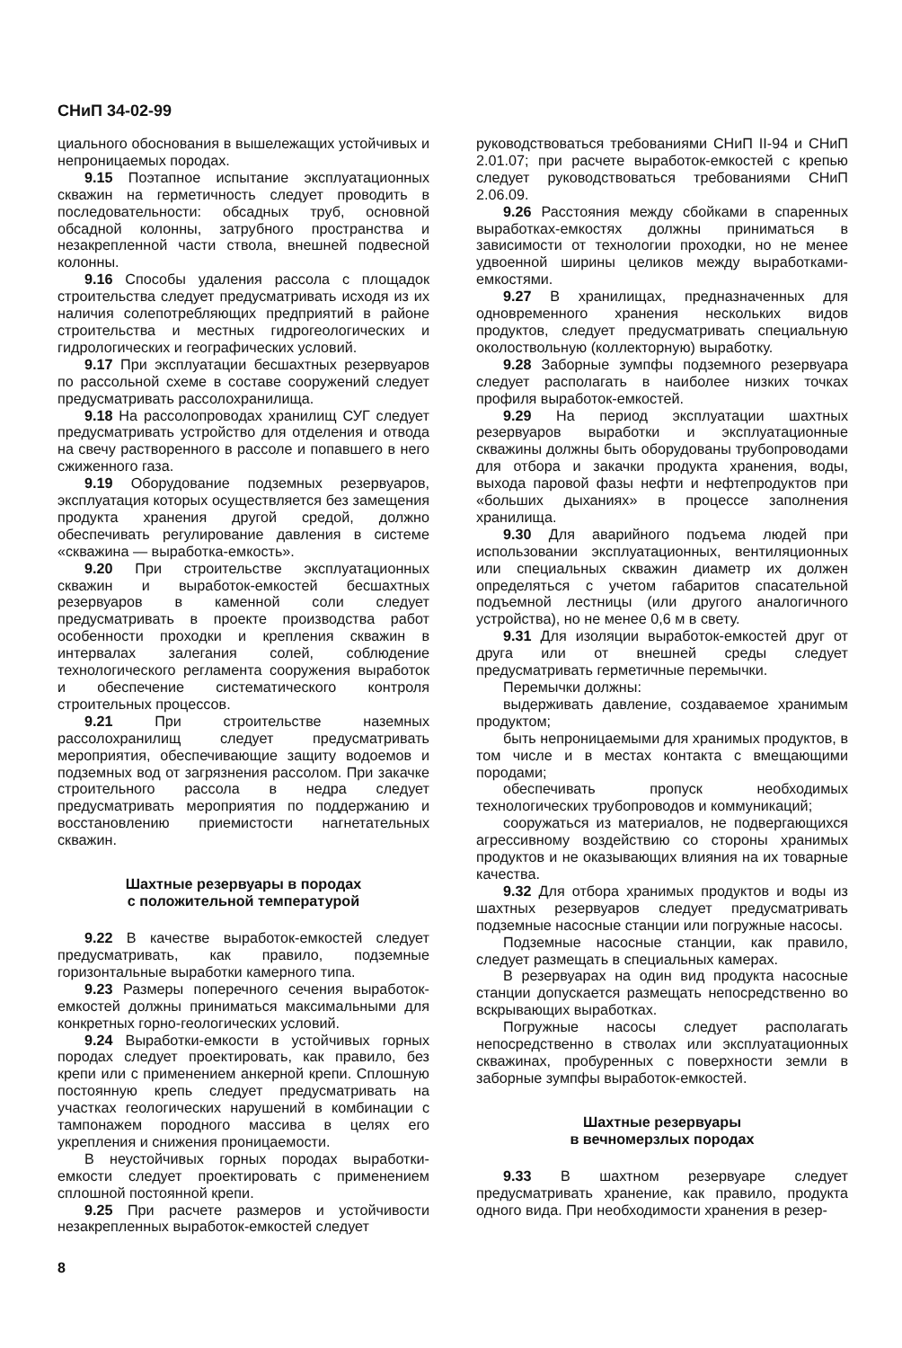СНиП 34-02-99
циального обоснования в вышележащих устойчивых и непроницаемых породах.
9.15 Поэтапное испытание эксплуатационных скважин на герметичность следует проводить в последовательности: обсадных труб, основной обсадной колонны, затрубного пространства и незакрепленной части ствола, внешней подвесной колонны.
9.16 Способы удаления рассола с площадок строительства следует предусматривать исходя из их наличия солепотребляющих предприятий в районе строительства и местных гидрогеологических и гидрологических и географических условий.
9.17 При эксплуатации бесшахтных резервуаров по рассольной схеме в составе сооружений следует предусматривать рассолохранилища.
9.18 На рассолопроводах хранилищ СУГ следует предусматривать устройство для отделения и отвода на свечу растворенного в рассоле и попавшего в него сжиженного газа.
9.19 Оборудование подземных резервуаров, эксплуатация которых осуществляется без замещения продукта хранения другой средой, должно обеспечивать регулирование давления в системе «скважина — выработка-емкость».
9.20 При строительстве эксплуатационных скважин и выработок-емкостей бесшахтных резервуаров в каменной соли следует предусматривать в проекте производства работ особенности проходки и крепления скважин в интервалах залегания солей, соблюдение технологического регламента сооружения выработок и обеспечение систематического контроля строительных процессов.
9.21 При строительстве наземных рассолохранилищ следует предусматривать мероприятия, обеспечивающие защиту водоемов и подземных вод от загрязнения рассолом. При закачке строительного рассола в недра следует предусматривать мероприятия по поддержанию и восстановлению приемистости нагнетательных скважин.
Шахтные резервуары в породах
с положительной температурой
9.22 В качестве выработок-емкостей следует предусматривать, как правило, подземные горизонтальные выработки камерного типа.
9.23 Размеры поперечного сечения выработок-емкостей должны приниматься максимальными для конкретных горно-геологических условий.
9.24 Выработки-емкости в устойчивых горных породах следует проектировать, как правило, без крепи или с применением анкерной крепи. Сплошную постоянную крепь следует предусматривать на участках геологических нарушений в комбинации с тампонажем породного массива в целях его укрепления и снижения проницаемости.
В неустойчивых горных породах выработки-емкости следует проектировать с применением сплошной постоянной крепи.
9.25 При расчете размеров и устойчивости незакрепленных выработок-емкостей следует
руководствоваться требованиями СНиП II-94 и СНиП 2.01.07; при расчете выработок-емкостей с крепью следует руководствоваться требованиями СНиП 2.06.09.
9.26 Расстояния между сбойками в спаренных выработках-емкостях должны приниматься в зависимости от технологии проходки, но не менее удвоенной ширины целиков между выработками-емкостями.
9.27 В хранилищах, предназначенных для одновременного хранения нескольких видов продуктов, следует предусматривать специальную околоствольную (коллекторную) выработку.
9.28 Заборные зумпфы подземного резервуара следует располагать в наиболее низких точках профиля выработок-емкостей.
9.29 На период эксплуатации шахтных резервуаров выработки и эксплуатационные скважины должны быть оборудованы трубопроводами для отбора и закачки продукта хранения, воды, выхода паровой фазы нефти и нефтепродуктов при «больших дыханиях» в процессе заполнения хранилища.
9.30 Для аварийного подъема людей при использовании эксплуатационных, вентиляционных или специальных скважин диаметр их должен определяться с учетом габаритов спасательной подъемной лестницы (или другого аналогичного устройства), но не менее 0,6 м в свету.
9.31 Для изоляции выработок-емкостей друг от друга или от внешней среды следует предусматривать герметичные перемычки.
Перемычки должны:
выдерживать давление, создаваемое хранимым продуктом;
быть непроницаемыми для хранимых продуктов, в том числе и в местах контакта с вмещающими породами;
обеспечивать пропуск необходимых технологических трубопроводов и коммуникаций;
сооружаться из материалов, не подвергающихся агрессивному воздействию со стороны хранимых продуктов и не оказывающих влияния на их товарные качества.
9.32 Для отбора хранимых продуктов и воды из шахтных резервуаров следует предусматривать подземные насосные станции или погружные насосы.
Подземные насосные станции, как правило, следует размещать в специальных камерах.
В резервуарах на один вид продукта насосные станции допускается размещать непосредственно во вскрывающих выработках.
Погружные насосы следует располагать непосредственно в стволах или эксплуатационных скважинах, пробуренных с поверхности земли в заборные зумпфы выработок-емкостей.
Шахтные резервуары
в вечномерзлых породах
9.33 В шахтном резервуаре следует предусматривать хранение, как правило, продукта одного вида. При необходимости хранения в резер-
8